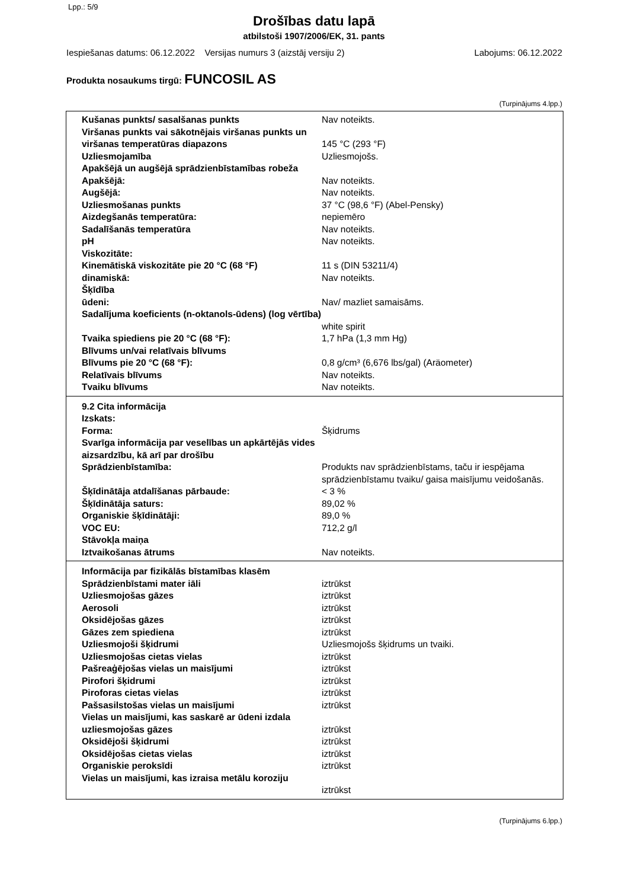Lpp.: 5/9
Drošības datu lapā
atbilstoši 1907/2006/EK, 31. pants
Iespiešanas datums: 06.12.2022 Versijas numurs 3 (aizstāj versiju 2) Labojums: 06.12.2022
Produkta nosaukums tirgū: FUNCOSIL AS
(Turpinājums 4.lpp.)
| Kušanas punkts/ sasalšanas punkts | Nav noteikts. |
| Viršanas punkts vai sākotnējais viršanas punkts un viršanas temperatūras diapazons | 145 °C (293 °F) |
| Uzliesmojamība | Uzliesmojošs. |
| Apakšējā un augšējā sprādzienbīstamības robeža | |
| Apakšējā: | Nav noteikts. |
| Augšējā: | Nav noteikts. |
| Uzliesmošanas punkts | 37 °C (98,6 °F) (Abel-Pensky) |
| Aizdegšanās temperatūra: | nepiemēro |
| Sadalīšanās temperatūra | Nav noteikts. |
| pH | Nav noteikts. |
| Viskozitāte: | |
| Kinemātiskā viskozitāte pie 20 °C (68 °F) | 11 s (DIN 53211/4) |
| dinamiskā: | Nav noteikts. |
| Šķīdība | |
| ūdeni: | Nav/ mazliet samaisāms. |
| Sadalījuma koeficients (n-oktanols-ūdens) (log vērtība) | white spirit |
| Tvaika spiediens pie 20 °C (68 °F): | 1,7 hPa (1,3 mm Hg) |
| Blīvums un/vai relatīvais blīvums | |
| Blīvums pie 20 °C (68 °F): | 0,8 g/cm³ (6,676 lbs/gal) (Aräometer) |
| Relatīvais blīvums | Nav noteikts. |
| Tvaiku blīvums | Nav noteikts. |
| 9.2 Cita informācija | |
| Izskats: | |
| Forma: | Šķidrums |
| Svarīga informācija par veselības un apkārtējās vides aizsardzību, kā arī par drošību | |
| Sprādzienbīstamība: | Produkts nav sprādzienbīstams, taču ir iespējama sprādzienbīstamu tvaiku/ gaisa maisījumu veidošanās. |
| Šķīdinātāja atdalīšanas pārbaude: | < 3 % |
| Šķīdinātāja saturs: | 89,02 % |
| Organiskie šķīdinātāji: | 89,0 % |
| VOC EU: | 712,2 g/l |
| Stāvokļa maiņa | |
| Iztvaikošanas ātrums | Nav noteikts. |
| Informācija par fizikālās bīstamības klasēm | |
| Sprādzienbīstami mater iāli | iztrūkst |
| Uzliesmojošas gāzes | iztrūkst |
| Aerosoli | iztrūkst |
| Oksidējošas gāzes | iztrūkst |
| Gāzes zem spiediena | iztrūkst |
| Uzliesmojoši šķidrumi | Uzliesmojošs šķidrums un tvaiki. |
| Uzliesmojošas cietas vielas | iztrūkst |
| Pašreaģējošas vielas un maisījumi | iztrūkst |
| Pirofori šķidrumi | iztrūkst |
| Piroforas cietas vielas | iztrūkst |
| Pašsasilstošas vielas un maisījumi | iztrūkst |
| Vielas un maisījumi, kas saskarē ar ūdeni izdala uzliesmojošas gāzes | iztrūkst |
| Oksidējoši šķidrumi | iztrūkst |
| Oksidējošas cietas vielas | iztrūkst |
| Organiskie peroksīdi | iztrūkst |
| Vielas un maisījumi, kas izraisa metālu koroziju | iztrūkst |
(Turpinājums 6.lpp.)